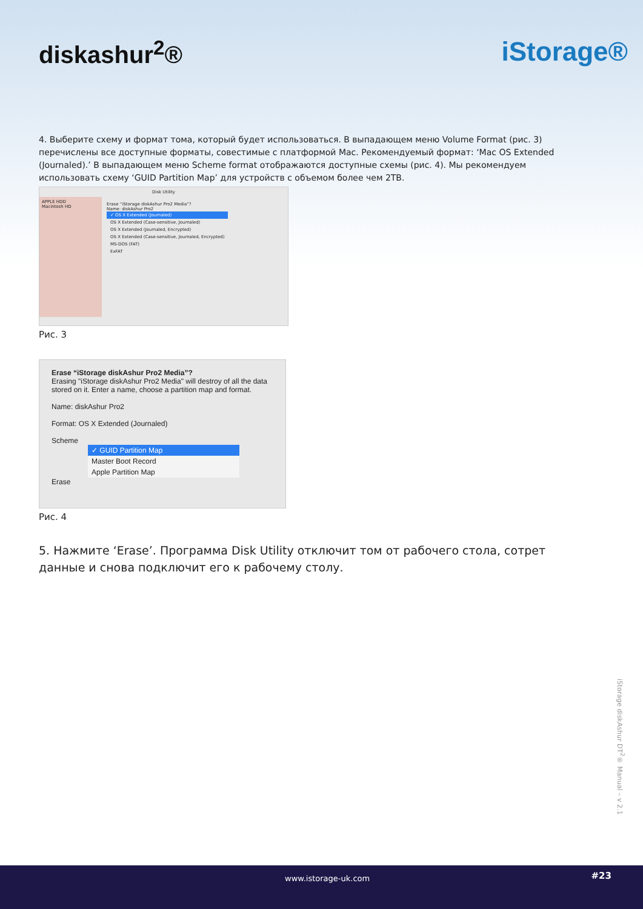diskashur<sup>2</sup>® iStorage®
4. Выберите схему и формат тома, который будет использоваться. В выпадающем меню Volume Format (рис. 3) перечислены все доступные форматы, совестимые с платформой Mac. Рекомендуемый формат: ‘Mac OS Extended (Journaled).’ В выпадающем меню Scheme format отображаются доступные схемы (рис. 4). Мы рекомендуем использовать схему ‘GUID Partition Map’ для устройств с объемом более чем 2TB.
Disk Utility
APPLE HDD
Macintosh HD
Erase “iStorage diskAshur Pro2 Media”?
Name: diskAshur Pro2
✓ OS X Extended (Journaled)
OS X Extended (Case-sensitive, Journaled)
OS X Extended (Journaled, Encrypted)
OS X Extended (Case-sensitive, Journaled, Encrypted)
MS-DOS (FAT)
ExFAT
Рис. 3
Erase “iStorage diskAshur Pro2 Media”?
Erasing "iStorage diskAshur Pro2 Media" will destroy of all the data stored on it. Enter a name, choose a partition map and format.
Name: diskAshur Pro2
Format: OS X Extended (Journaled)
Scheme
✓ GUID Partition Map
Master Boot Record
Apple Partition Map
Erase
Рис. 4
5. Нажмите ‘Erase’. Программа Disk Utility отключит том от рабочего стола, сотрет данные и снова подключит его к рабочему столу.
iStorage diskAshur DT<sup>2</sup>® Manual – v 2.1
www.istorage-uk.com #23